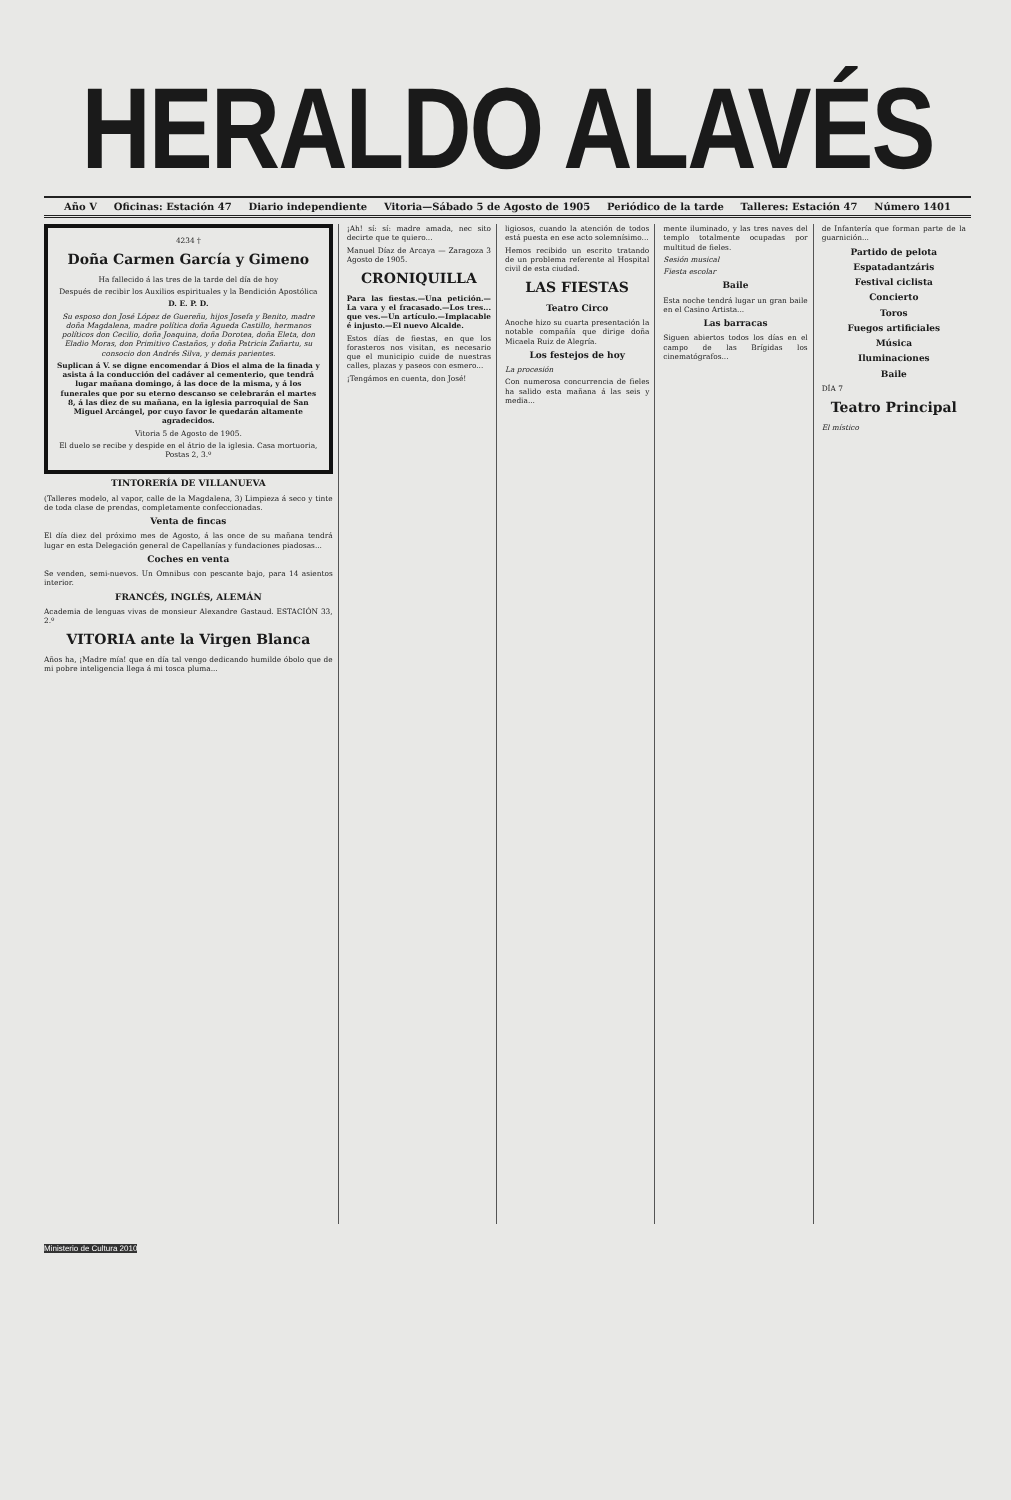HERALDO ALAVÉS
Año V Oficinas: Estación 47 Diario independiente Vitoria—Sábado 5 de Agosto de 1905 Periódico de la tarde Talleres: Estación 47 Número 1401
4234 †
Doña Carmen García y Gimeno
Ha fallecido á las tres de la tarde del día de hoy
Después de recibir los Auxilios espirituales y la Bendición Apostólica
D. E. P. D.
Su esposo don José López de Guereñu, hijos Josefa y Benito, madre doña Magdalena, madre política doña Agueda Castillo, hermanos políticos don Cecilio, doña Joaquina, doña Dorotea, doña Eleta, don Eladio Moras, don Primitivo Castaños, y doña Patricia Zañartu, su consocio don Andrés Silva, y demás parientes.
Suplican á V. se digne encomendar á Dios el alma de la finada y asista á la conducción del cadáver al cementerio, que tendrá lugar mañana domingo, á las doce de la misma, y á los funerales que por su eterno descanso se celebrarán el martes 8, á las diez de su mañana, en la iglesia parroquial de San Miguel Arcángel, por cuyo favor le quedarán altamente agradecidos.
Vitoria 5 de Agosto de 1905.
El duelo se recibe y despide en el átrio de la iglesia. Casa mortuoria, Postas 2, 3.º
TINTORERÍA DE VILLANUEVA
(Talleres modelo, al vapor, calle de la Magdalena, 3) Limpieza á seco y tinte de toda clase de prendas, completamente confeccionadas.
Venta de fincas
El día diez del próximo mes de Agosto, á las once de su mañana tendrá lugar en esta Delegación general de Capellanías y fundaciones piadosas...
Coches en venta
Se venden, semi-nuevos. Un Omnibus con pescante bajo, para 14 asientos interior.
FRANCÉS, INGLÉS, ALEMÁN
Academia de lenguas vivas de monsieur Alexandre Gastaud. ESTACIÓN 33, 2.º
VITORIA ante la Virgen Blanca
Años ha, ¡Madre mía! que en día tal vengo dedicando humilde óbolo que de mi pobre inteligencia llega á mi tosca pluma...
¡Ah! sí: sí: madre amada, nec sito decirte que te quiero...
Manuel Díaz de Arcaya — Zaragoza 3 Agosto de 1905.
CRONIQUILLA
Para las fiestas.—Una petición.—La vara y el fracasado.—Los tres... que ves.—Un artículo.—Implacable é injusto.—El nuevo Alcalde.
Estos días de fiestas, en que los forasteros nos visitan, es necesario que el municipio cuide de nuestras calles, plazas y paseos con esmero...
¡Tengámos en cuenta, don José!
ligiosos, cuando la atención de todos está puesta en ese acto solemnísimo...
Hemos recibido un escrito tratando de un problema referente al Hospital civil de esta ciudad.
LAS FIESTAS
Teatro Circo
Anoche hizo su cuarta presentación la notable compañía que dirige doña Micaela Ruiz de Alegría.
Los festejos de hoy
La procesión
Con numerosa concurrencia de fieles ha salido esta mañana á las seis y media...
mente iluminado, y las tres naves del templo totalmente ocupadas por multitud de fieles.
Sesión musical
Fiesta escolar
Baile
Esta noche tendrá lugar un gran baile en el Casino Artista...
Las barracas
Siguen abiertos todos los días en el campo de las Brígidas los cinematógrafos...
de Infantería que forman parte de la guarnición...
Partido de pelota
Espatadantzáris
Festival ciclista
Concierto
Toros
Fuegos artificiales
Música
Iluminaciones
Baile
DÍA 7
Teatro Principal
El místico
Ministerio de Cultura 2010